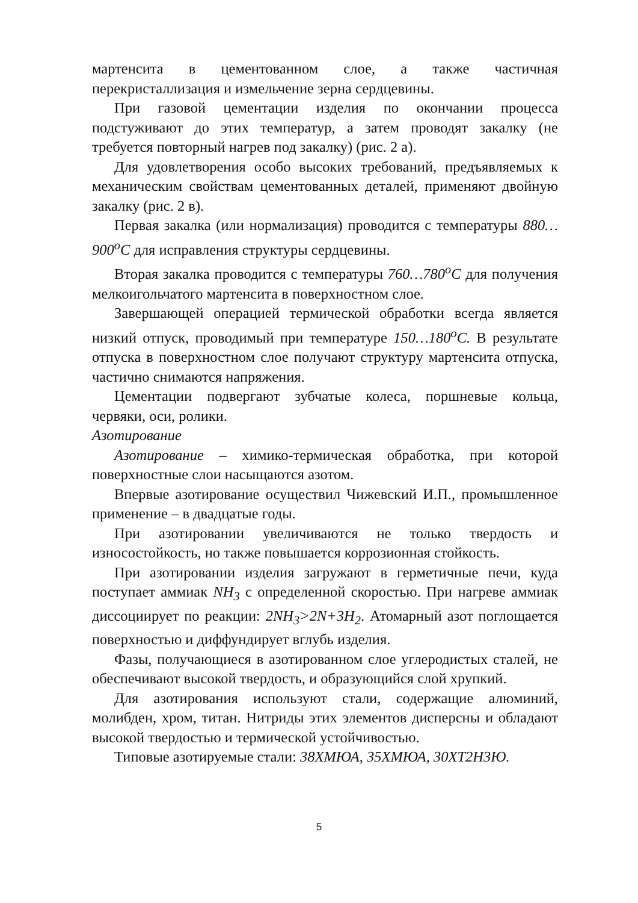мартенсита в цементованном слое, а также частичная перекристаллизация и измельчение зерна сердцевины.
При газовой цементации изделия по окончании процесса подстуживают до этих температур, а затем проводят закалку (не требуется повторный нагрев под закалку) (рис. 2 а).
Для удовлетворения особо высоких требований, предъявляемых к механическим свойствам цементованных деталей, применяют двойную закалку (рис. 2 в).
Первая закалка (или нормализация) проводится с температуры 880…900<sup>o</sup>C для исправления структуры сердцевины.
Вторая закалка проводится с температуры 760…780<sup>o</sup>C для получения мелкоигольчатого мартенсита в поверхностном слое.
Завершающей операцией термической обработки всегда является низкий отпуск, проводимый при температуре 150…180<sup>o</sup>C. В результате отпуска в поверхностном слое получают структуру мартенсита отпуска, частично снимаются напряжения.
Цементации подвергают зубчатые колеса, поршневые кольца, червяки, оси, ролики.
Азотирование
Азотирование – химико-термическая обработка, при которой поверхностные слои насыщаются азотом.
Впервые азотирование осуществил Чижевский И.П., промышленное применение – в двадцатые годы.
При азотировании увеличиваются не только твердость и износостойкость, но также повышается коррозионная стойкость.
При азотировании изделия загружают в герметичные печи, куда поступает аммиак NH<sub>3</sub> с определенной скоростью. При нагреве аммиак диссоциирует по реакции: 2NH<sub>3</sub>>2N+3H<sub>2</sub>. Атомарный азот поглощается поверхностью и диффундирует вглубь изделия.
Фазы, получающиеся в азотированном слое углеродистых сталей, не обеспечивают высокой твердость, и образующийся слой хрупкий.
Для азотирования используют стали, содержащие алюминий, молибден, хром, титан. Нитриды этих элементов дисперсны и обладают высокой твердостью и термической устойчивостью.
Типовые азотируемые стали: 38ХМЮА, 35ХМЮА, 30ХТ2Н3Ю.
5